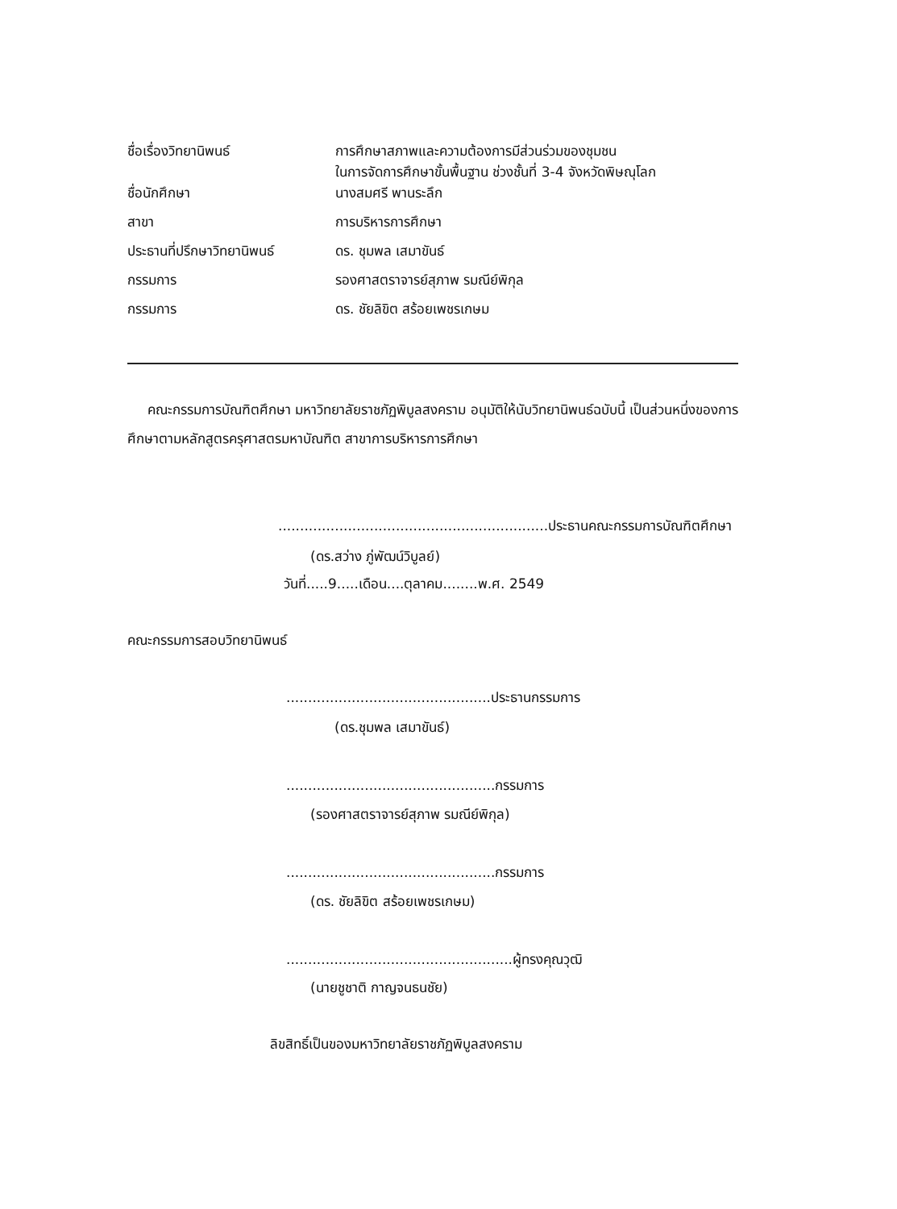| ชื่อเรื่องวิทยานิพนธ์ | การศึกษาสภาพและความต้องการมีส่วนร่วมของชุมชน ในการจัดการศึกษาขั้นพื้นฐาน ช่วงชั้นที่ 3-4 จังหวัดพิษณุโลก |
| ชื่อนักศึกษา | นางสมศรี พานระลึก |
| สาขา | การบริหารการศึกษา |
| ประธานที่ปรึกษาวิทยานิพนธ์ | ดร. ชุมพล เสมาขันธ์ |
| กรรมการ | รองศาสตราจารย์สุภาพ รมณีย์พิกุล |
| กรรมการ | ดร. ชัยลิขิต สร้อยเพชรเกษม |
คณะกรรมการบัณฑิตศึกษา มหาวิทยาลัยราชภัฏพิบูลสงคราม อนุมัติให้นับวิทยานิพนธ์ฉบับนี้ เป็นส่วนหนึ่งของการศึกษาตามหลักสูตรครุศาสตรมหาบัณฑิต สาขาการบริหารการศึกษา
..............................................................ประธานคณะกรรมการบัณฑิตศึกษา
(ดร.สว่าง ภู่พัฒน์วิบูลย์)
วันที่.....9.....เดือน....ตุลาคม........พ.ศ. 2549
คณะกรรมการสอบวิทยานิพนธ์
...............................................ประธานกรรมการ
(ดร.ชุมพล เสมาขันธ์)
................................................กรรมการ
(รองศาสตราจารย์สุภาพ รมณีย์พิกุล)
................................................กรรมการ
(ดร. ชัยลิขิต สร้อยเพชรเกษม)
....................................................ผู้ทรงคุณวุฒิ
(นายชูชาติ กาญจนธนชัย)
ลิขสิทธิ์เป็นของมหาวิทยาลัยราชภัฏพิบูลสงคราม